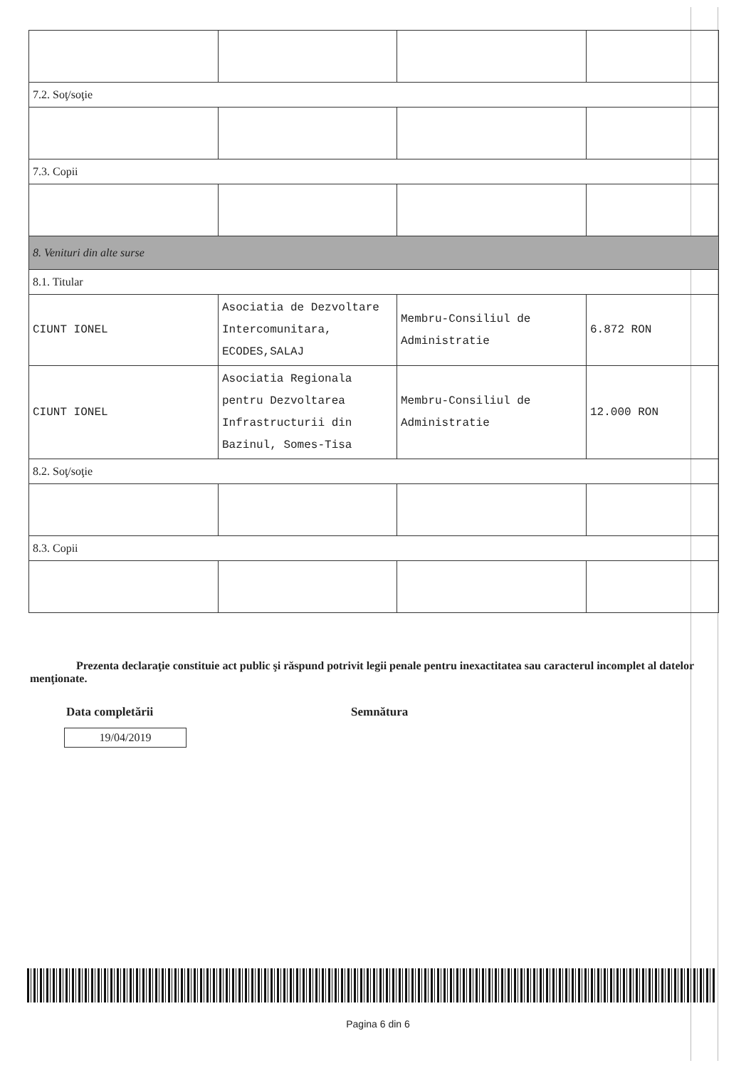| 7.2. Soţ/soţie | | | |
| 7.3. Copii | | | |
| 8. Venituri din alte surse | | | |
| 8.1. Titular | | | |
| CIUNT IONEL | Asociatia de Dezvoltare Intercomunitara, ECODES,SALAJ | Membru-Consiliul de Administratie | 6.872 RON |
| CIUNT IONEL | Asociatia Regionala pentru Dezvoltarea Infrastructurii din Bazinul, Somes-Tisa | Membru-Consiliul de Administratie | 12.000 RON |
| 8.2. Soţ/soţie | | | |
| 8.3. Copii | | | |
Prezenta declaraţie constituie act public şi răspund potrivit legii penale pentru inexactitatea sau caracterul incomplet al datelor menţionate.
Data completării Semnătura
19/04/2019
Pagina 6 din 6